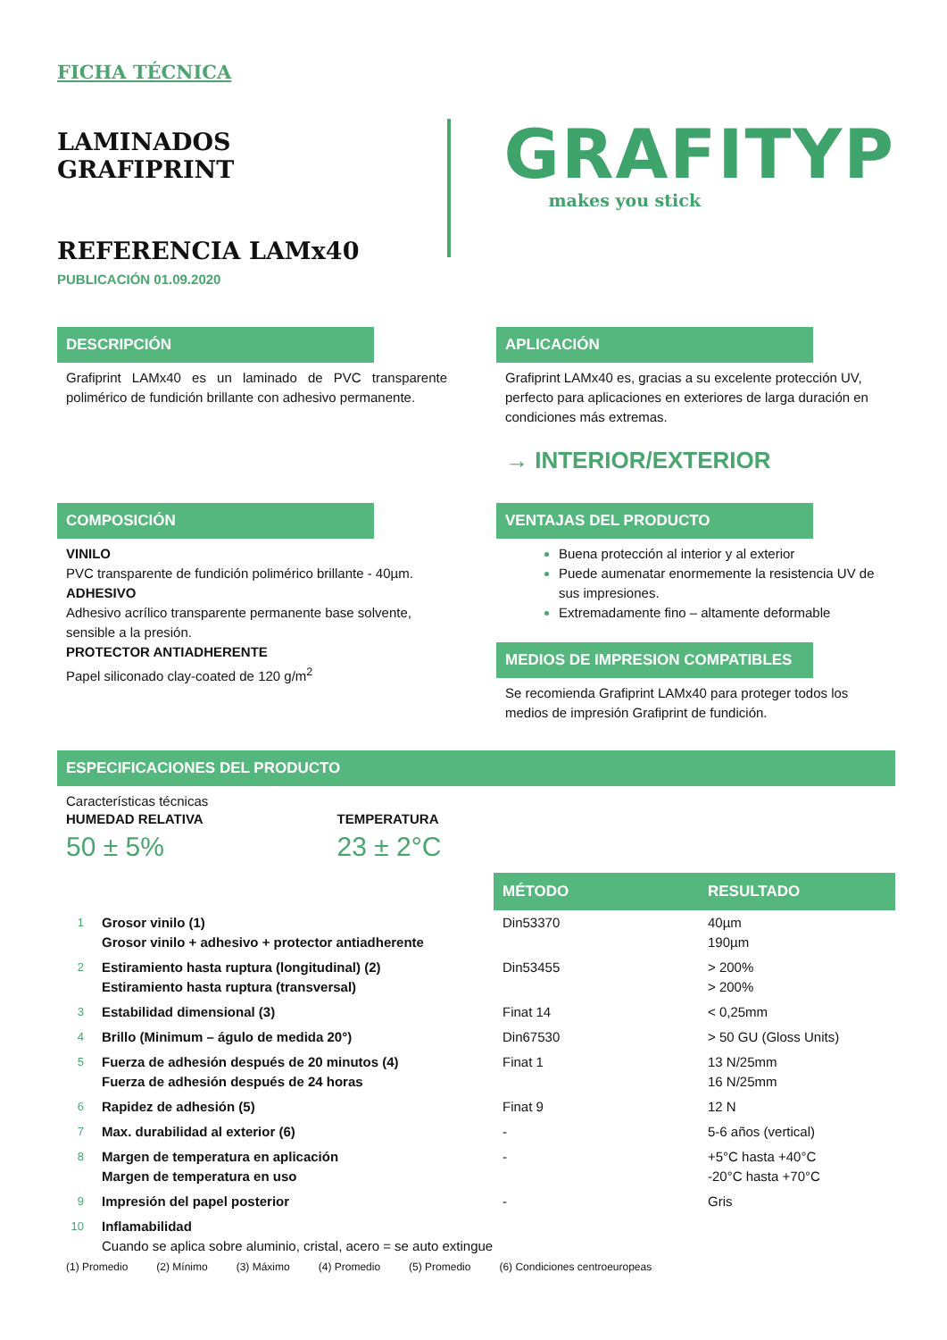FICHA TÉCNICA
LAMINADOS GRAFIPRINT
REFERENCIA LAMx40
PUBLICACIÓN 01.09.2020
GRAFITYP
makes you stick
DESCRIPCIÓN
Grafiprint LAMx40 es un laminado de PVC transparente polimérico de fundición brillante con adhesivo permanente.
APLICACIÓN
Grafiprint LAMx40 es, gracias a su excelente protección UV, perfecto para aplicaciones en exteriores de larga duración en condiciones más extremas.
→ INTERIOR/EXTERIOR
COMPOSICIÓN
VINILO
PVC transparente de fundición polimérico brillante - 40µm.
ADHESIVO
Adhesivo acrílico transparente permanente base solvente, sensible a la presión.
PROTECTOR ANTIADHERENTE
Papel siliconado clay-coated de 120 g/m<sup>2</sup>
VENTAJAS DEL PRODUCTO
Buena protección al interior y al exterior
Puede aumenatar enormemente la resistencia UV de sus impresiones.
Extremadamente fino – altamente deformable
MEDIOS DE IMPRESION COMPATIBLES
Se recomienda Grafiprint LAMx40 para proteger todos los medios de impresión Grafiprint de fundición.
ESPECIFICACIONES DEL PRODUCTO
Características técnicas
HUMEDAD RELATIVA
50 ± 5%
TEMPERATURA
23 ± 2°C
| | | MÉTODO | RESULTADO |
| 1 | Grosor vinilo (1) Grosor vinilo + adhesivo + protector antiadherente | Din53370 | 40µm 190µm |
| 2 | Estiramiento hasta ruptura (longitudinal) (2) Estiramiento hasta ruptura (transversal) | Din53455 | > 200% > 200% |
| 3 | Estabilidad dimensional (3) | Finat 14 | < 0,25mm |
| 4 | Brillo (Minimum – águlo de medida 20°) | Din67530 | > 50 GU (Gloss Units) |
| 5 | Fuerza de adhesión después de 20 minutos (4) Fuerza de adhesión después de 24 horas | Finat 1 | 13 N/25mm 16 N/25mm |
| 6 | Rapidez de adhesión (5) | Finat 9 | 12 N |
| 7 | Max. durabilidad al exterior (6) | - | 5-6 años (vertical) |
| 8 | Margen de temperatura en aplicación Margen de temperatura en uso | - | +5°C hasta +40°C -20°C hasta +70°C |
| 9 | Impresión del papel posterior | - | Gris |
| 10 | Inflamabilidad Cuando se aplica sobre aluminio, cristal, acero = se auto extingue | | |
(1) Promedio (2) Mínimo (3) Máximo (4) Promedio (5) Promedio (6) Condiciones centroeuropeas